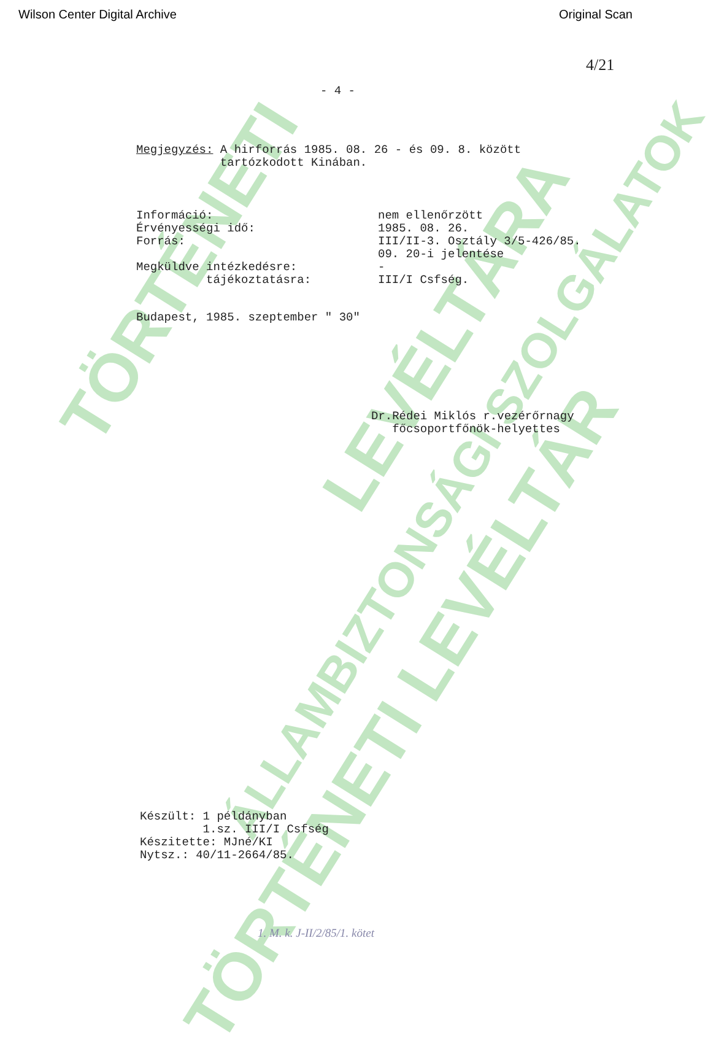TÖRTÉNETI
ÁLLAMBIZTONSÁGI SZOLGÁLATOK
LEVÉLTÁRA
TÖRTÉNETI LEVÉLTÁR
Wilson Center Digital Archive Original Scan
4/21
- 4 -
Megjegyzés: A hirforrás 1985. 08. 26 - és 09. 8. között
tartózkodott Kinában.
| Információ: | nem ellenőrzött |
| Érvényességi idő: | 1985. 08. 26. |
| Forrás: | III/II-3. Osztály 3/5-426/85. 09. 20-i jelentése |
| Megküldve intézkedésre: | - |
| tájékoztatásra: | III/I Csfség. |
Budapest, 1985. szeptember " 30"
Dr.Rédei Miklós r.vezérőrnagy
főcsoportfőnök-helyettes
Készült: 1 példányban
1.sz. III/I Csfség
Készitette: MJné/KI
Nytsz.: 40/11-2664/85.
1. M. k. J-II/2/85/1. kötet